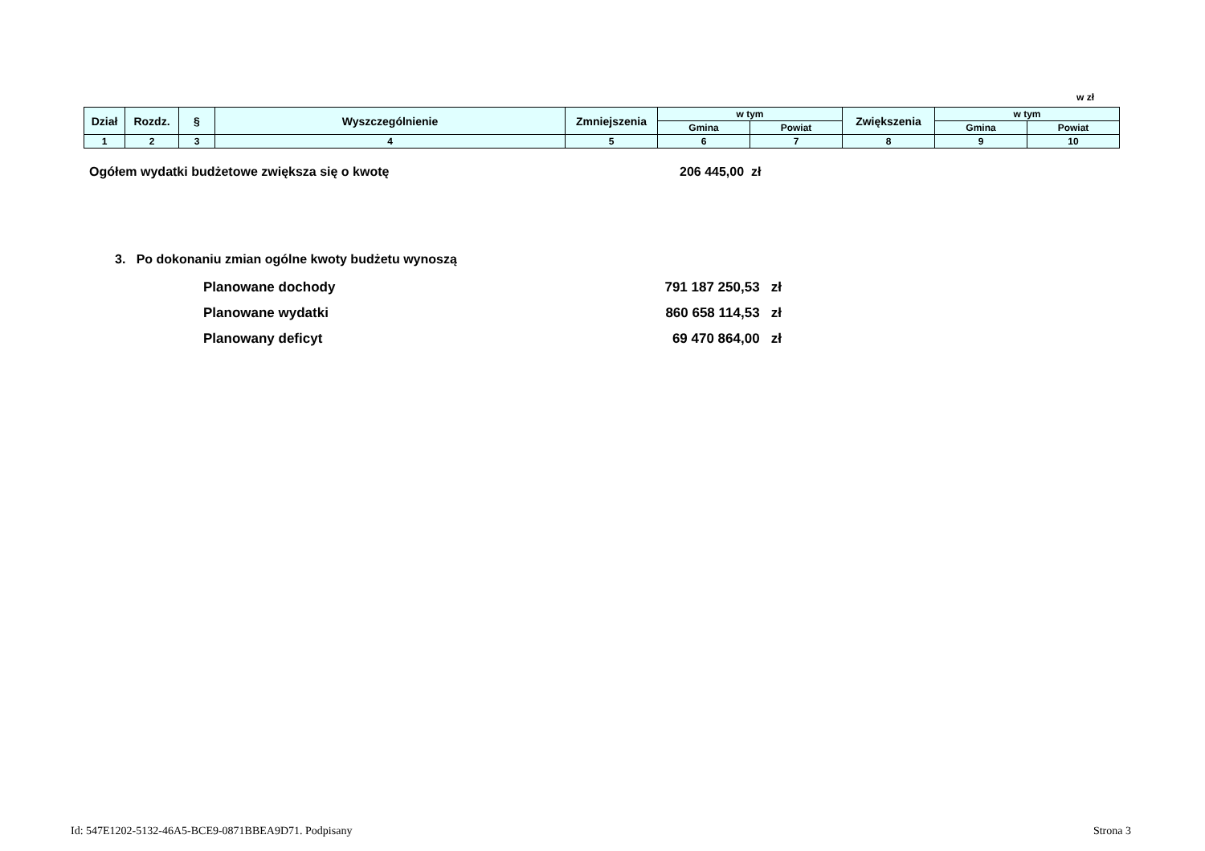w zł
| Dział | Rozdz. | § | Wyszczególnienie | Zmniejszenia | w tym | | Zwiększenia | w tym | |
| --- | --- | --- | --- | --- | --- | --- | --- | --- | --- |
| | | | | | Gmina | Powiat | | Gmina | Powiat |
| 1 | 2 | 3 | 4 | 5 | 6 | 7 | 8 | 9 | 10 |
Ogółem wydatki budżetowe zwiększa się o kwotę 206 445,00 zł
3. Po dokonaniu zmian ogólne kwoty budżetu wynoszą
Planowane dochody 791 187 250,53 zł
Planowane wydatki 860 658 114,53 zł
Planowany deficyt 69 470 864,00 zł
Id: 547E1202-5132-46A5-BCE9-0871BBEA9D71. Podpisany Strona 3